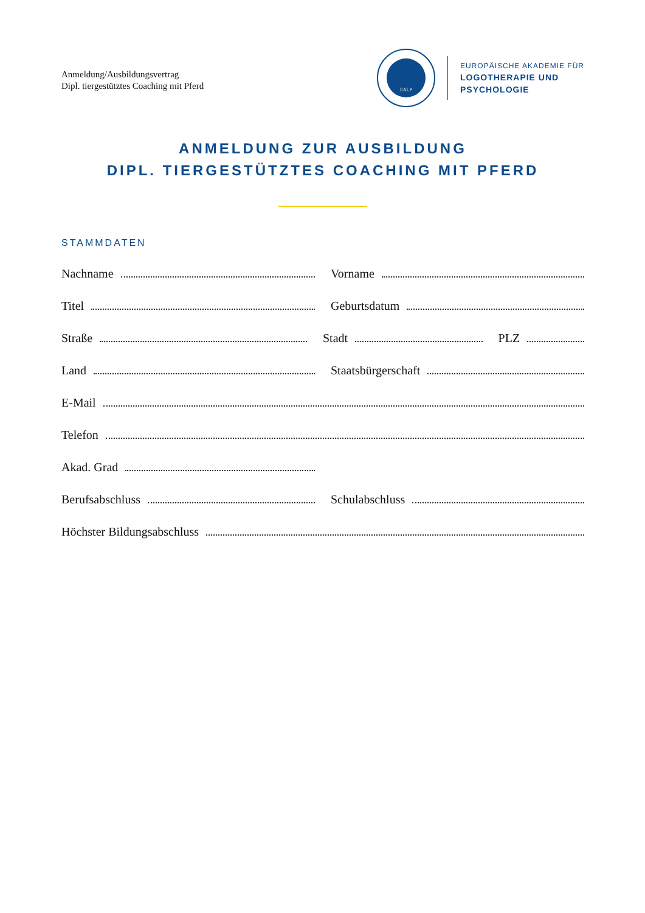Anmeldung/Ausbildungsvertrag
Dipl. tiergestütztes Coaching mit Pferd
EALP
EUROPÄISCHE AKADEMIE FÜR
LOGOTHERAPIE UND
PSYCHOLOGIE
ANMELDUNG ZUR AUSBILDUNG
DIPL. TIERGESTÜTZTES COACHING MIT PFERD
STAMMDATEN
Nachname Vorname
Titel Geburtsdatum
Straße Stadt PLZ
Land Staatsbürgerschaft
E-Mail
Telefon
Akad. Grad
Berufsabschluss Schulabschluss
Höchster Bildungsabschluss